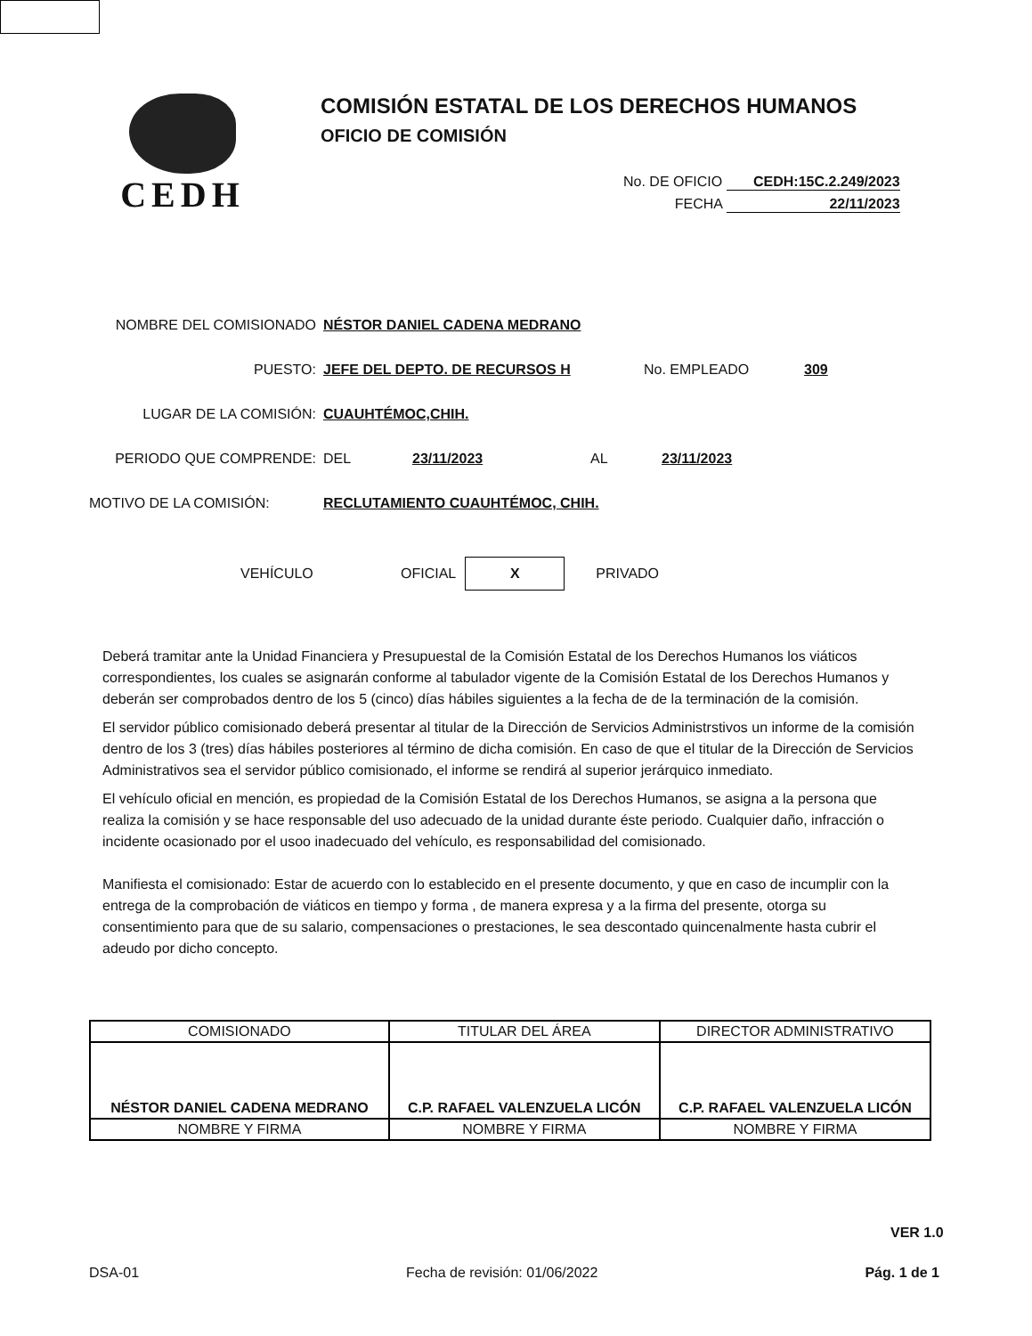CEDH
COMISIÓN ESTATAL DE LOS DERECHOS HUMANOS
OFICIO DE COMISIÓN
No. DE OFICIO CEDH:15C.2.249/2023
FECHA 22/11/2023
NOMBRE DEL COMISIONADO NÉSTOR DANIEL CADENA MEDRANO
PUESTO: JEFE DEL DEPTO. DE RECURSOS H No. EMPLEADO 309
LUGAR DE LA COMISIÓN: CUAUHTÉMOC,CHIH.
PERIODO QUE COMPRENDE: DEL 23/11/2023 AL 23/11/2023
MOTIVO DE LA COMISIÓN: RECLUTAMIENTO CUAUHTÉMOC, CHIH.
VEHÍCULO OFICIAL
X
PRIVADO
Deberá tramitar ante la Unidad Financiera y Presupuestal de la Comisión Estatal de los Derechos Humanos los viáticos correspondientes, los cuales se asignarán conforme al tabulador vigente de la Comisión Estatal de los Derechos Humanos y deberán ser comprobados dentro de los 5 (cinco) días hábiles siguientes a la fecha de de la terminación de la comisión.
El servidor público comisionado deberá presentar al titular de la Dirección de Servicios Administrstivos un informe de la comisión dentro de los 3 (tres) días hábiles posteriores al término de dicha comisión. En caso de que el titular de la Dirección de Servicios Administrativos sea el servidor público comisionado, el informe se rendirá al superior jerárquico inmediato.
El vehículo oficial en mención, es propiedad de la Comisión Estatal de los Derechos Humanos, se asigna a la persona que realiza la comisión y se hace responsable del uso adecuado de la unidad durante éste periodo. Cualquier daño, infracción o incidente ocasionado por el usoo inadecuado del vehículo, es responsabilidad del comisionado.
Manifiesta el comisionado: Estar de acuerdo con lo establecido en el presente documento, y que en caso de incumplir con la entrega de la comprobación de viáticos en tiempo y forma , de manera expresa y a la firma del presente, otorga su consentimiento para que de su salario, compensaciones o prestaciones, le sea descontado quincenalmente hasta cubrir el adeudo por dicho concepto.
| COMISIONADO | TITULAR DEL ÁREA | DIRECTOR ADMINISTRATIVO |
| --- | --- | --- |
| NÉSTOR DANIEL CADENA MEDRANO | C.P. RAFAEL VALENZUELA LICÓN | C.P. RAFAEL VALENZUELA LICÓN |
| NOMBRE Y FIRMA | NOMBRE Y FIRMA | NOMBRE Y FIRMA |
VER 1.0
DSA-01 Fecha de revisión: 01/06/2022 Pág. 1 de 1